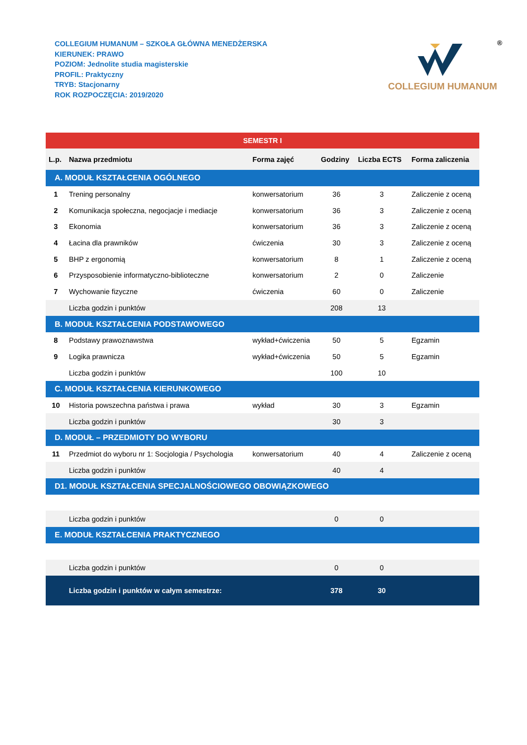COLLEGIUM HUMANUM – SZKOŁA GŁÓWNA MENEDŻERSKA
KIERUNEK: PRAWO
POZIOM: Jednolite studia magisterskie
PROFIL: Praktyczny
TRYB: Stacjonarny
ROK ROZPOCZĘCIA: 2019/2020
®
COLLEGIUM HUMANUM
| SEMESTR I | | | | | |
| L.p. | Nazwa przedmiotu | Forma zajęć | Godziny | Liczba ECTS | Forma zaliczenia |
| A. MODUŁ KSZTAŁCENIA OGÓLNEGO | | | | | |
| 1 | Trening personalny | konwersatorium | 36 | 3 | Zaliczenie z oceną |
| 2 | Komunikacja społeczna, negocjacje i mediacje | konwersatorium | 36 | 3 | Zaliczenie z oceną |
| 3 | Ekonomia | konwersatorium | 36 | 3 | Zaliczenie z oceną |
| 4 | Łacina dla prawników | ćwiczenia | 30 | 3 | Zaliczenie z oceną |
| 5 | BHP z ergonomią | konwersatorium | 8 | 1 | Zaliczenie z oceną |
| 6 | Przysposobienie informatyczno-biblioteczne | konwersatorium | 2 | 0 | Zaliczenie |
| 7 | Wychowanie fizyczne | ćwiczenia | 60 | 0 | Zaliczenie |
| | Liczba godzin i punktów | | 208 | 13 | |
| B. MODUŁ KSZTAŁCENIA PODSTAWOWEGO | | | | | |
| 8 | Podstawy prawoznawstwa | wykład+ćwiczenia | 50 | 5 | Egzamin |
| 9 | Logika prawnicza | wykład+ćwiczenia | 50 | 5 | Egzamin |
| | Liczba godzin i punktów | | 100 | 10 | |
| C. MODUŁ KSZTAŁCENIA KIERUNKOWEGO | | | | | |
| 10 | Historia powszechna państwa i prawa | wykład | 30 | 3 | Egzamin |
| | Liczba godzin i punktów | | 30 | 3 | |
| D. MODUŁ – PRZEDMIOTY DO WYBORU | | | | | |
| 11 | Przedmiot do wyboru nr 1: Socjologia / Psychologia | konwersatorium | 40 | 4 | Zaliczenie z oceną |
| | Liczba godzin i punktów | | 40 | 4 | |
| D1. MODUŁ KSZTAŁCENIA SPECJALNOŚCIOWEGO OBOWIĄZKOWEGO | | | | | |
| | Liczba godzin i punktów | | 0 | 0 | |
| E. MODUŁ KSZTAŁCENIA PRAKTYCZNEGO | | | | | |
| | Liczba godzin i punktów | | 0 | 0 | |
| | Liczba godzin i punktów w całym semestrze: | | 378 | 30 | |